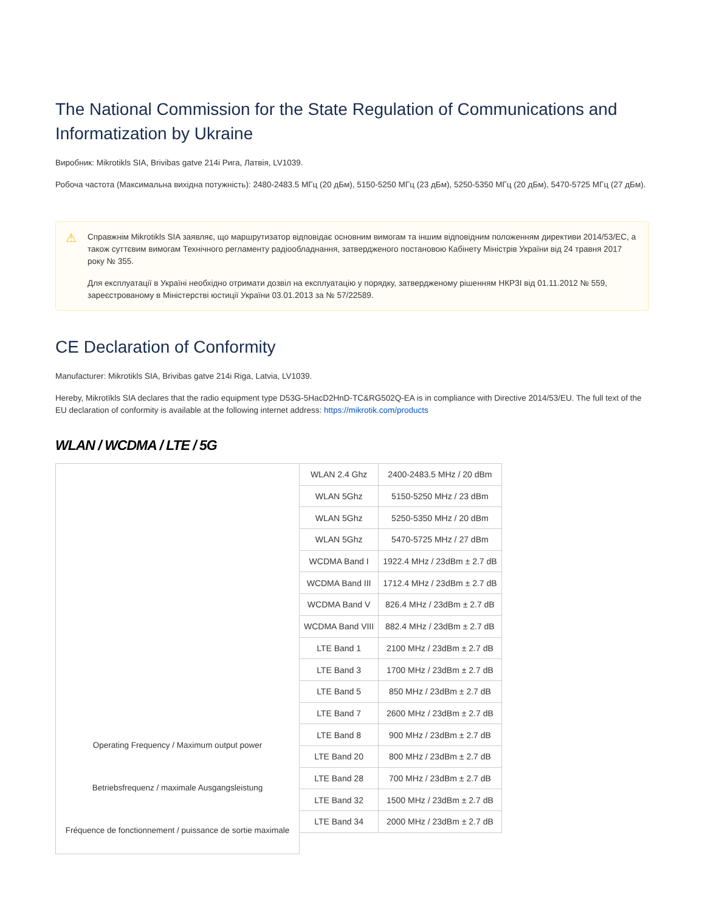The National Commission for the State Regulation of Communications and Informatization by Ukraine
Виробник: Mikrotikls SIA, Brivibas gatve 214i Рига, Латвія, LV1039.
Робоча частота (Максимальна вихідна потужність): 2480-2483.5 МГц (20 дБм), 5150-5250 МГц (23 дБм), 5250-5350 МГц (20 дБм), 5470-5725 МГц (27 дБм).
⚠
Справжнім Mikrotikls SIA заявляє, що маршрутизатор відповідає основним вимогам та іншим відповідним положенням директиви 2014/53/ЕС, а також суттєвим вимогам Технічного регламенту радіообладнання, затвердженого постановою Кабінету Міністрів України від 24 травня 2017 року № 355.
Для експлуатації в Україні необхідно отримати дозвіл на експлуатацію у порядку, затвердженому рішенням НКРЗІ від 01.11.2012 № 559, зареєстрованому в Міністерстві юстиції України 03.01.2013 за № 57/22589.
CE Declaration of Conformity
Manufacturer: Mikrotikls SIA, Brivibas gatve 214i Riga, Latvia, LV1039.
Hereby, Mikrotīkls SIA declares that the radio equipment type D53G-5HacD2HnD-TC&RG502Q-EA is in compliance with Directive 2014/53/EU. The full text of the EU declaration of conformity is available at the following internet address: https://mikrotik.com/products
WLAN / WCDMA / LTE / 5G
| Operating Frequency / Maximum output power Betriebsfrequenz / maximale Ausgangsleistung Fréquence de fonctionnement / puissance de sortie maximale | WLAN 2.4 Ghz | 2400-2483.5 MHz / 20 dBm |
| | WLAN 5Ghz | 5150-5250 MHz / 23 dBm |
| | WLAN 5Ghz | 5250-5350 MHz / 20 dBm |
| | WLAN 5Ghz | 5470-5725 MHz / 27 dBm |
| | WCDMA Band I | 1922.4 MHz / 23dBm ± 2.7 dB |
| | WCDMA Band III | 1712.4 MHz / 23dBm ± 2.7 dB |
| | WCDMA Band V | 826.4 MHz / 23dBm ± 2.7 dB |
| | WCDMA Band VIII | 882.4 MHz / 23dBm ± 2.7 dB |
| | LTE Band 1 | 2100 MHz / 23dBm ± 2.7 dB |
| | LTE Band 3 | 1700 MHz / 23dBm ± 2.7 dB |
| | LTE Band 5 | 850 MHz / 23dBm ± 2.7 dB |
| | LTE Band 7 | 2600 MHz / 23dBm ± 2.7 dB |
| | LTE Band 8 | 900 MHz / 23dBm ± 2.7 dB |
| | LTE Band 20 | 800 MHz / 23dBm ± 2.7 dB |
| | LTE Band 28 | 700 MHz / 23dBm ± 2.7 dB |
| | LTE Band 32 | 1500 MHz / 23dBm ± 2.7 dB |
| | LTE Band 34 | 2000 MHz / 23dBm ± 2.7 dB |